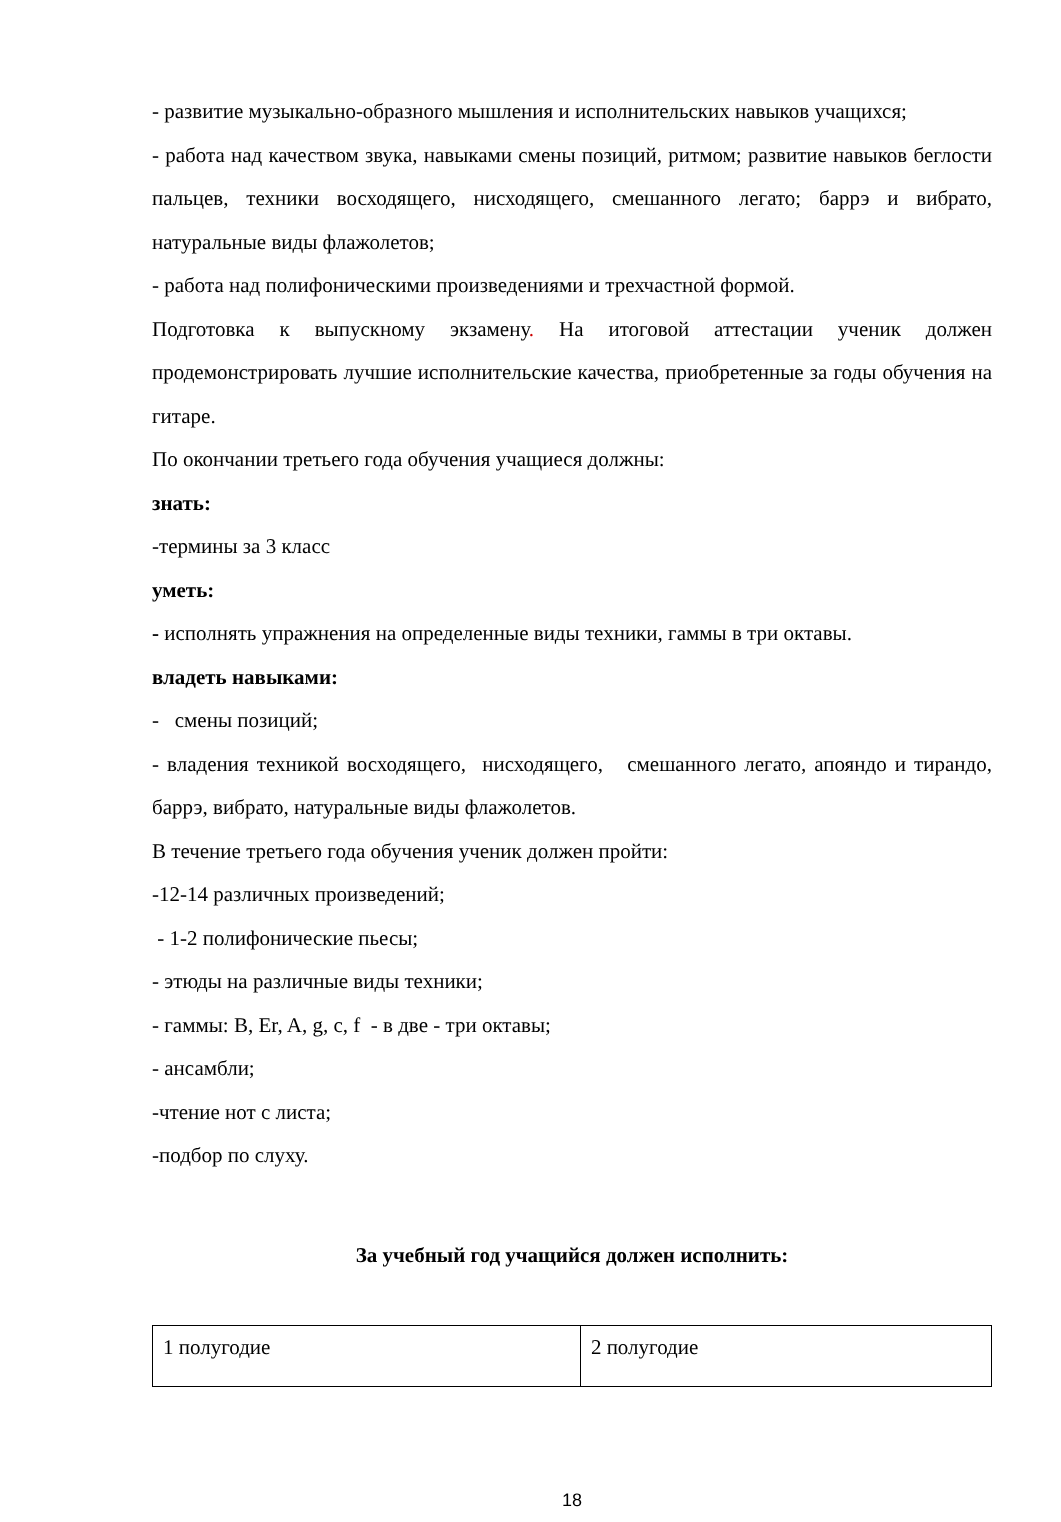- развитие музыкально-образного мышления и исполнительских навыков учащихся;
- работа над качеством звука, навыками смены позиций, ритмом; развитие навыков беглости пальцев, техники восходящего, нисходящего, смешанного легато; баррэ и вибрато, натуральные виды флажолетов;
- работа над полифоническими произведениями и трехчастной формой.
Подготовка к выпускному экзамену. На итоговой аттестации ученик должен продемонстрировать лучшие исполнительские качества, приобретенные за годы обучения на гитаре.
По окончании третьего года обучения учащиеся должны:
знать:
-термины за 3 класс
уметь:
- исполнять упражнения на определенные виды техники, гаммы в три октавы.
владеть навыками:
- смены позиций;
- владения техникой восходящего, нисходящего, смешанного легато, апояндо и тирандо, баррэ, вибрато, натуральные виды флажолетов.
В течение третьего года обучения ученик должен пройти:
-12-14 различных произведений;
- 1-2 полифонические пьесы;
- этюды на различные виды техники;
- гаммы: B, Er, A, g, c, f - в две - три октавы;
- ансамбли;
-чтение нот с листа;
-подбор по слуху.
За учебный год учащийся должен исполнить:
| 1 полугодие | 2 полугодие |
18